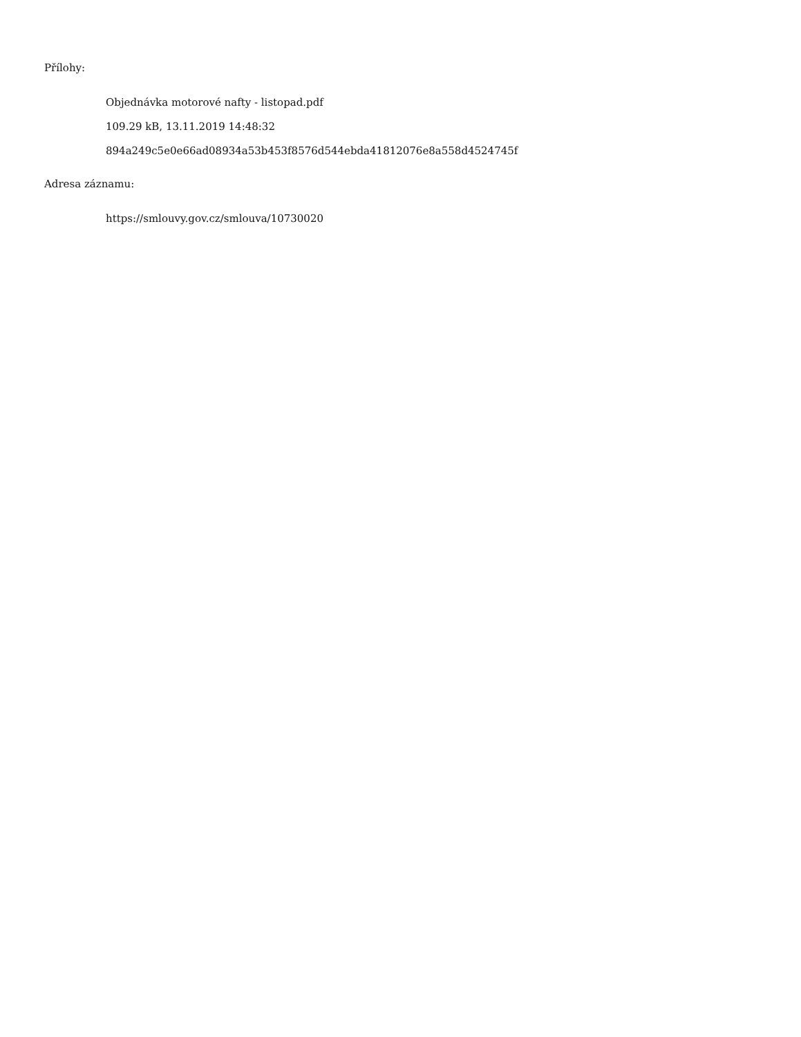Přílohy:
Objednávka motorové nafty - listopad.pdf
109.29 kB, 13.11.2019 14:48:32
894a249c5e0e66ad08934a53b453f8576d544ebda41812076e8a558d4524745f
Adresa záznamu:
https://smlouvy.gov.cz/smlouva/10730020